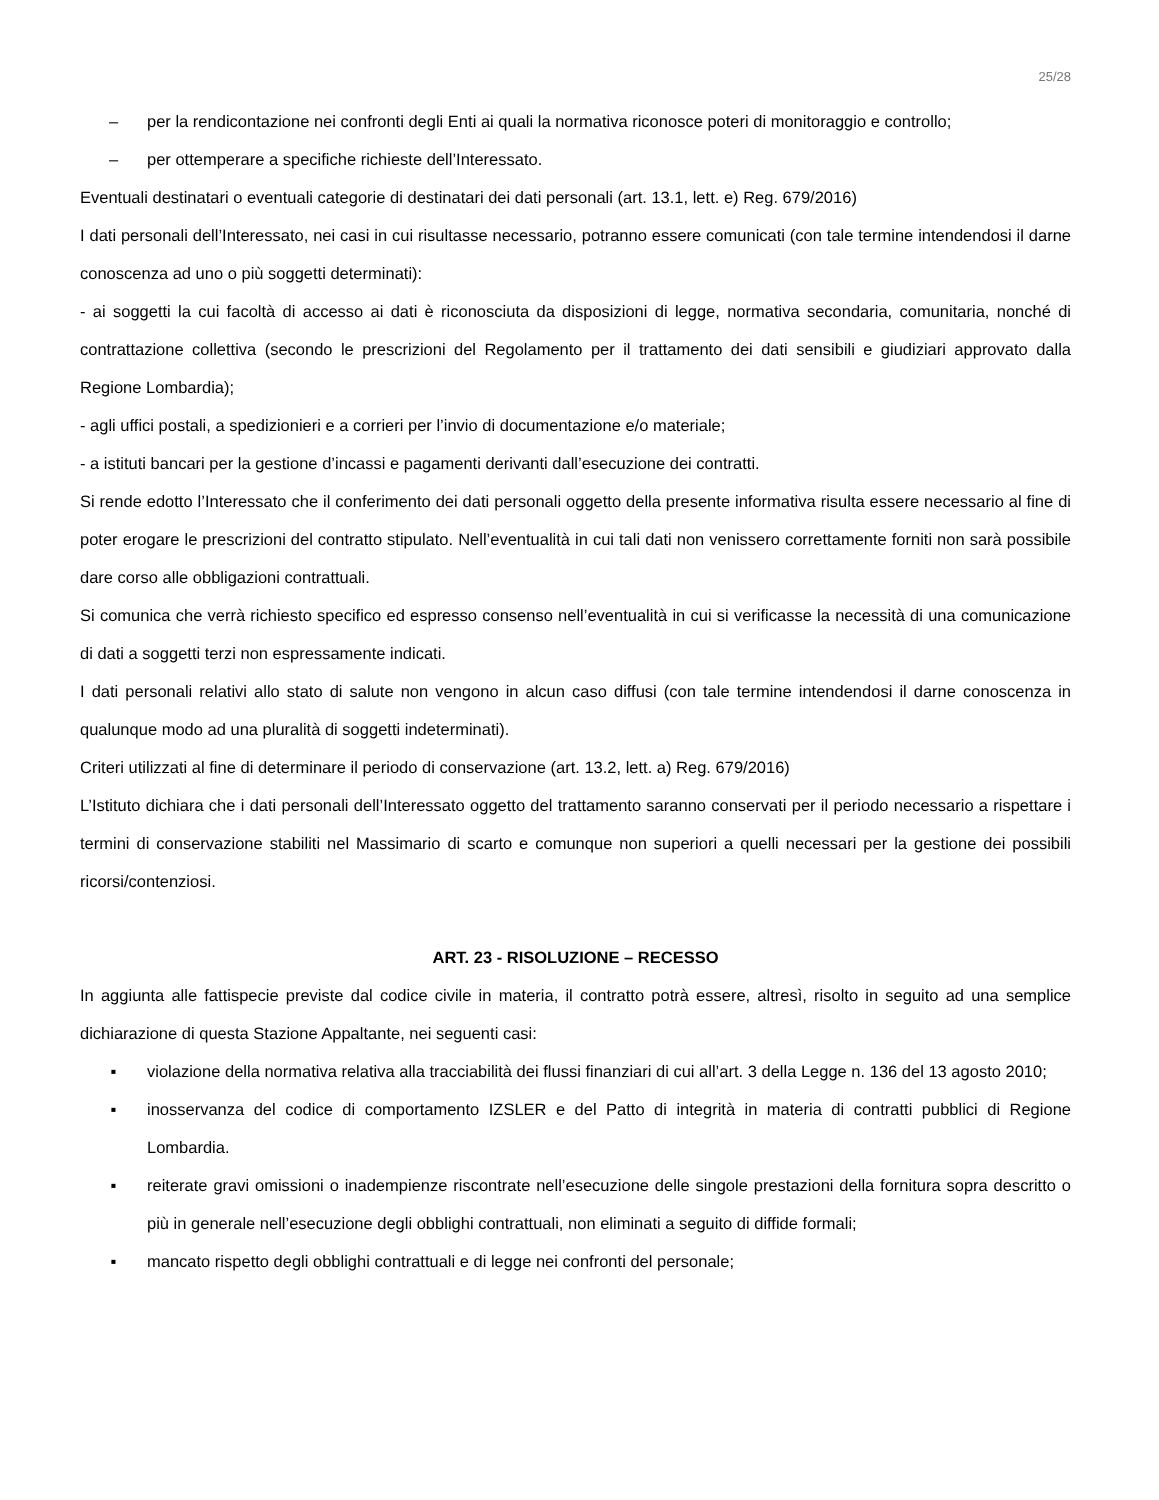25/28
– per la rendicontazione nei confronti degli Enti ai quali la normativa riconosce poteri di monitoraggio e controllo;
– per ottemperare a specifiche richieste dell’Interessato.
Eventuali destinatari o eventuali categorie di destinatari dei dati personali (art. 13.1, lett. e) Reg. 679/2016)
I dati personali dell’Interessato, nei casi in cui risultasse necessario, potranno essere comunicati (con tale termine intendendosi il darne conoscenza ad uno o più soggetti determinati):
- ai soggetti la cui facoltà di accesso ai dati è riconosciuta da disposizioni di legge, normativa secondaria, comunitaria, nonché di contrattazione collettiva (secondo le prescrizioni del Regolamento per il trattamento dei dati sensibili e giudiziari approvato dalla Regione Lombardia);
- agli uffici postali, a spedizionieri e a corrieri per l’invio di documentazione e/o materiale;
- a istituti bancari per la gestione d’incassi e pagamenti derivanti dall’esecuzione dei contratti.
Si rende edotto l’Interessato che il conferimento dei dati personali oggetto della presente informativa risulta essere necessario al fine di poter erogare le prescrizioni del contratto stipulato. Nell’eventualità in cui tali dati non venissero correttamente forniti non sarà possibile dare corso alle obbligazioni contrattuali.
Si comunica che verrà richiesto specifico ed espresso consenso nell’eventualità in cui si verificasse la necessità di una comunicazione di dati a soggetti terzi non espressamente indicati.
I dati personali relativi allo stato di salute non vengono in alcun caso diffusi (con tale termine intendendosi il darne conoscenza in qualunque modo ad una pluralità di soggetti indeterminati).
Criteri utilizzati al fine di determinare il periodo di conservazione (art. 13.2, lett. a) Reg. 679/2016)
L’Istituto dichiara che i dati personali dell’Interessato oggetto del trattamento saranno conservati per il periodo necessario a rispettare i termini di conservazione stabiliti nel Massimario di scarto e comunque non superiori a quelli necessari per la gestione dei possibili ricorsi/contenziosi.
ART. 23 - RISOLUZIONE – RECESSO
In aggiunta alle fattispecie previste dal codice civile in materia, il contratto potrà essere, altresì, risolto in seguito ad una semplice dichiarazione di questa Stazione Appaltante, nei seguenti casi:
▪ violazione della normativa relativa alla tracciabilità dei flussi finanziari di cui all’art. 3 della Legge n. 136 del 13 agosto 2010;
▪ inosservanza del codice di comportamento IZSLER e del Patto di integrità in materia di contratti pubblici di Regione Lombardia.
▪ reiterate gravi omissioni o inadempienze riscontrate nell’esecuzione delle singole prestazioni della fornitura sopra descritto o più in generale nell’esecuzione degli obblighi contrattuali, non eliminati a seguito di diffide formali;
▪ mancato rispetto degli obblighi contrattuali e di legge nei confronti del personale;